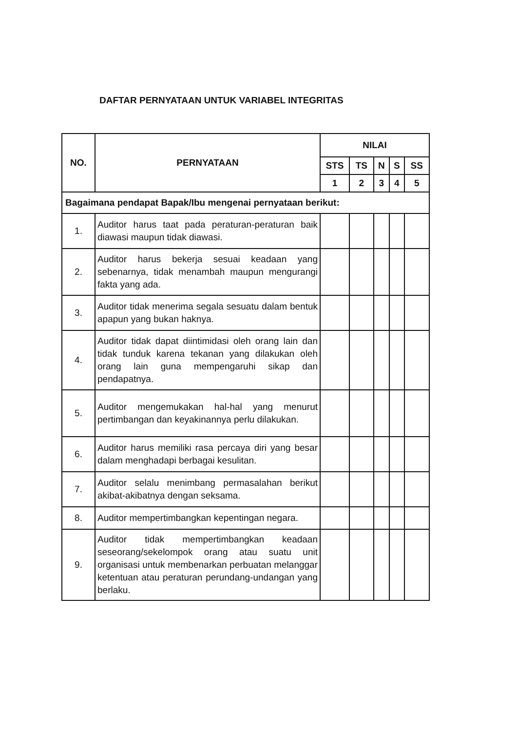DAFTAR PERNYATAAN UNTUK VARIABEL INTEGRITAS
| NO. | PERNYATAAN | NILAI | | | | |
| --- | --- | --- | --- | --- | --- | --- |
| | | STS | TS | N | S | SS |
| | | 1 | 2 | 3 | 4 | 5 |
| Bagaimana pendapat Bapak/Ibu mengenai pernyataan berikut: | | | | | | |
| 1. | Auditor harus taat pada peraturan-peraturan baik diawasi maupun tidak diawasi. | | | | | |
| 2. | Auditor harus bekerja sesuai keadaan yang sebenarnya, tidak menambah maupun mengurangi fakta yang ada. | | | | | |
| 3. | Auditor tidak menerima segala sesuatu dalam bentuk apapun yang bukan haknya. | | | | | |
| 4. | Auditor tidak dapat diintimidasi oleh orang lain dan tidak tunduk karena tekanan yang dilakukan oleh orang lain guna mempengaruhi sikap dan pendapatnya. | | | | | |
| 5. | Auditor mengemukakan hal-hal yang menurut pertimbangan dan keyakinannya perlu dilakukan. | | | | | |
| 6. | Auditor harus memiliki rasa percaya diri yang besar dalam menghadapi berbagai kesulitan. | | | | | |
| 7. | Auditor selalu menimbang permasalahan berikut akibat-akibatnya dengan seksama. | | | | | |
| 8. | Auditor mempertimbangkan kepentingan negara. | | | | | |
| 9. | Auditor tidak mempertimbangkan keadaan seseorang/sekelompok orang atau suatu unit organisasi untuk membenarkan perbuatan melanggar ketentuan atau peraturan perundang-undangan yang berlaku. | | | | | |